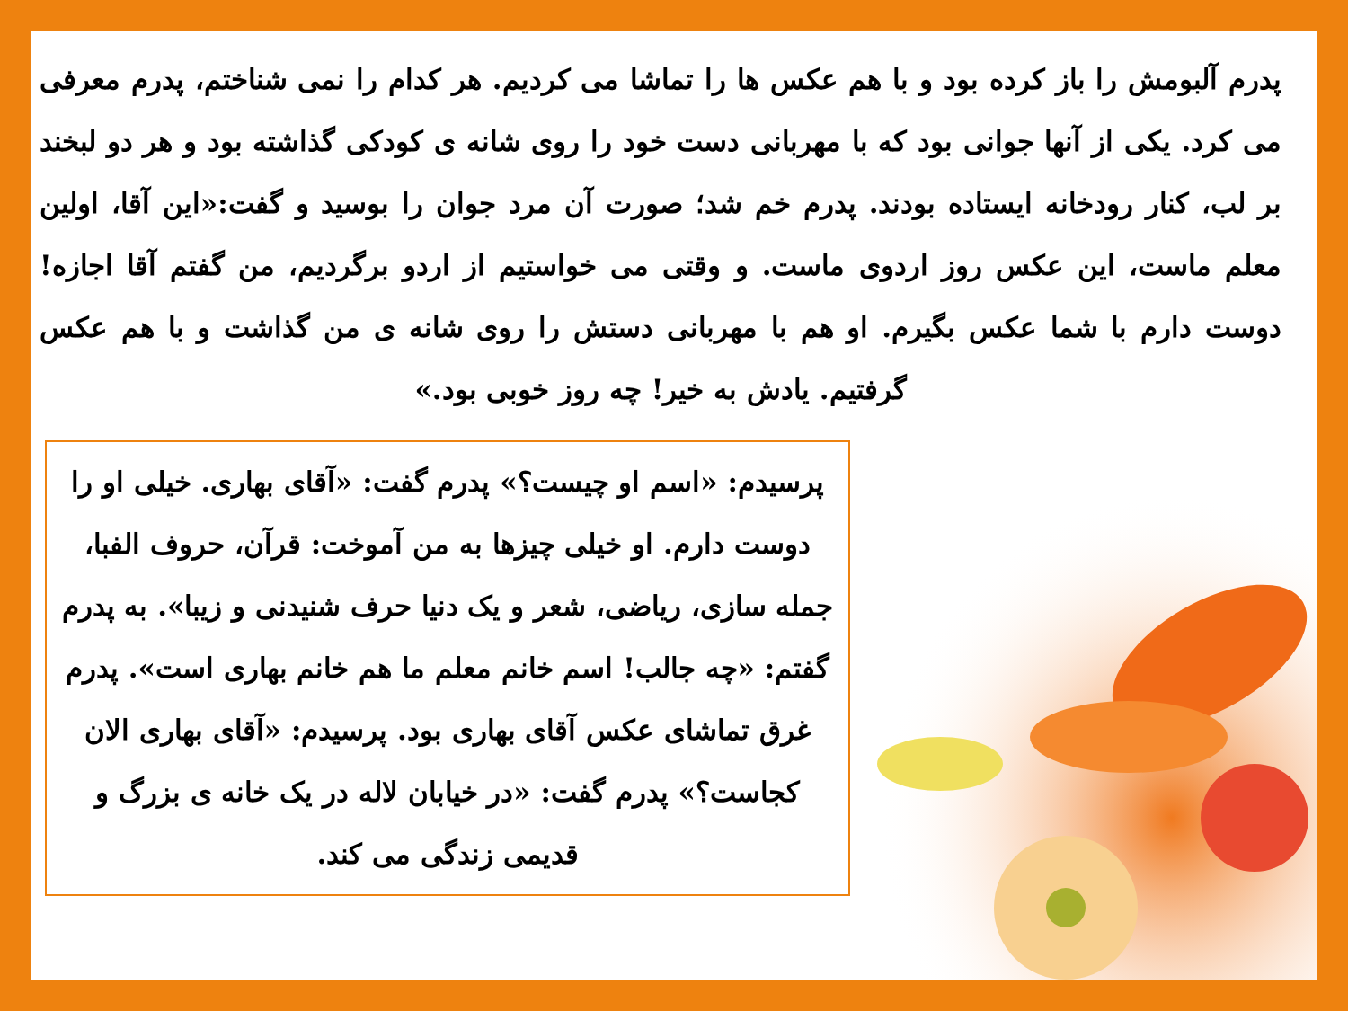پدرم آلبومش را باز کرده بود و با هم عکس ها را تماشا می کردیم. هر کدام را نمی شناختم، پدرم معرفی می کرد. یکی از آنها جوانی بود که با مهربانی دست خود را روی شانه ی کودکی گذاشته بود و هر دو لبخند بر لب، کنار رودخانه ایستاده بودند. پدرم خم شد؛ صورت آن مرد جوان را بوسید و گفت:«این آقا، اولین معلم ماست، این عکس روز اردوی ماست. و وقتی می خواستیم از اردو برگردیم، من گفتم آقا اجازه! دوست دارم با شما عکس بگیرم. او هم با مهربانی دستش را روی شانه ی من گذاشت و با هم عکس گرفتیم. یادش به خیر! چه روز خوبی بود.»
پرسیدم: «اسم او چیست؟» پدرم گفت: «آقای بهاری. خیلی او را دوست دارم. او خیلی چیزها به من آموخت: قرآن، حروف الفبا، جمله سازی، ریاضی، شعر و یک دنیا حرف شنیدنی و زیبا». به پدرم گفتم: «چه جالب! اسم خانم معلم ما هم خانم بهاری است». پدرم غرق تماشای عکس آقای بهاری بود. پرسیدم: «آقای بهاری الان کجاست؟» پدرم گفت: «در خیابان لاله در یک خانه ی بزرگ و قدیمی زندگی می کند.